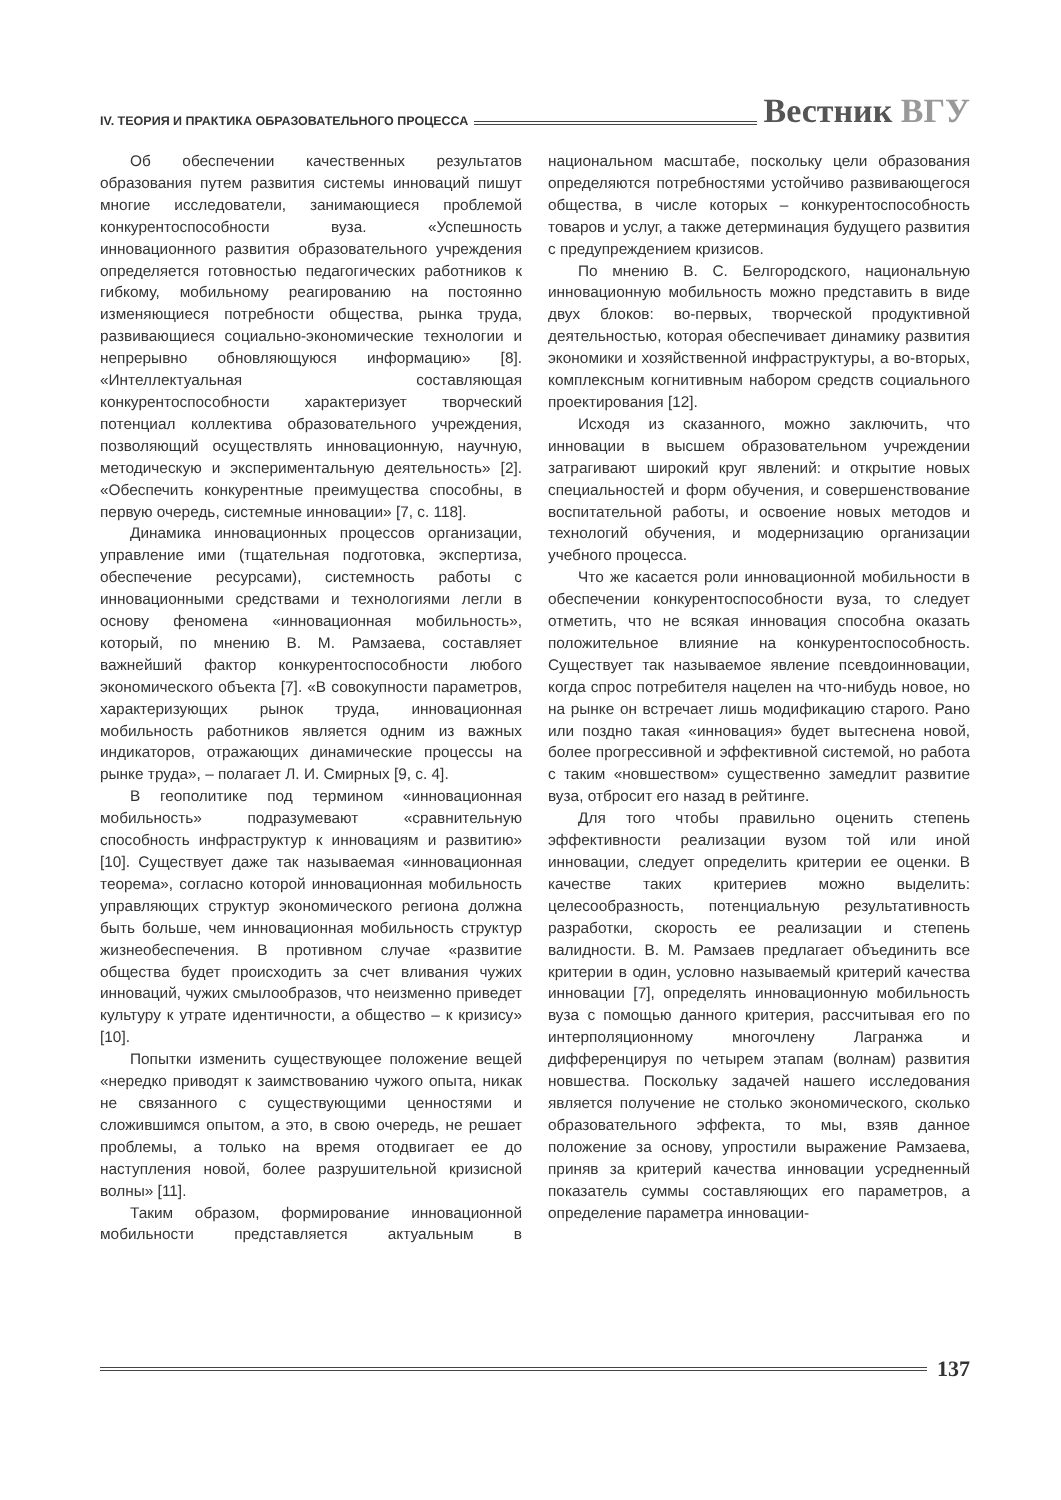IV. ТЕОРИЯ И ПРАКТИКА ОБРАЗОВАТЕЛЬНОГО ПРОЦЕССА Вестник ВГУ
Об обеспечении качественных результатов образования путем развития системы инноваций пишут многие исследователи, занимающиеся проблемой конкурентоспособности вуза. «Успешность инновационного развития образовательного учреждения определяется готовностью педагогических работников к гибкому, мобильному реагированию на постоянно изменяющиеся потребности общества, рынка труда, развивающиеся социально-экономические технологии и непрерывно обновляющуюся информацию» [8]. «Интеллектуальная составляющая конкурентоспособности характеризует творческий потенциал коллектива образовательного учреждения, позволяющий осуществлять инновационную, научную, методическую и экспериментальную деятельность» [2]. «Обеспечить конкурентные преимущества способны, в первую очередь, системные инновации» [7, с. 118].
Динамика инновационных процессов организации, управление ими (тщательная подготовка, экспертиза, обеспечение ресурсами), системность работы с инновационными средствами и технологиями легли в основу феномена «инновационная мобильность», который, по мнению В. М. Рамзаева, составляет важнейший фактор конкурентоспособности любого экономического объекта [7]. «В совокупности параметров, характеризующих рынок труда, инновационная мобильность работников является одним из важных индикаторов, отражающих динамические процессы на рынке труда», – полагает Л. И. Смирных [9, с. 4].
В геополитике под термином «инновационная мобильность» подразумевают «сравнительную способность инфраструктур к инновациям и развитию» [10]. Существует даже так называемая «инновационная теорема», согласно которой инновационная мобильность управляющих структур экономического региона должна быть больше, чем инновационная мобильность структур жизнеобеспечения. В противном случае «развитие общества будет происходить за счет вливания чужих инноваций, чужих смылообразов, что неизменно приведет культуру к утрате идентичности, а общество – к кризису» [10].
Попытки изменить существующее положение вещей «нередко приводят к заимствованию чужого опыта, никак не связанного с существующими ценностями и сложившимся опытом, а это, в свою очередь, не решает проблемы, а только на время отодвигает ее до наступления новой, более разрушительной кризисной волны» [11].
Таким образом, формирование инновационной мобильности представляется актуальным в национальном масштабе, поскольку цели образования определяются потребностями устойчиво развивающегося общества, в числе которых – конкурентоспособность товаров и услуг, а также детерминация будущего развития с предупреждением кризисов.
По мнению В. С. Белгородского, национальную инновационную мобильность можно представить в виде двух блоков: во-первых, творческой продуктивной деятельностью, которая обеспечивает динамику развития экономики и хозяйственной инфраструктуры, а во-вторых, комплексным когнитивным набором средств социального проектирования [12].
Исходя из сказанного, можно заключить, что инновации в высшем образовательном учреждении затрагивают широкий круг явлений: и открытие новых специальностей и форм обучения, и совершенствование воспитательной работы, и освоение новых методов и технологий обучения, и модернизацию организации учебного процесса.
Что же касается роли инновационной мобильности в обеспечении конкурентоспособности вуза, то следует отметить, что не всякая инновация способна оказать положительное влияние на конкурентоспособность. Существует так называемое явление псевдоинновации, когда спрос потребителя нацелен на что-нибудь новое, но на рынке он встречает лишь модификацию старого. Рано или поздно такая «инновация» будет вытеснена новой, более прогрессивной и эффективной системой, но работа с таким «новшеством» существенно замедлит развитие вуза, отбросит его назад в рейтинге.
Для того чтобы правильно оценить степень эффективности реализации вузом той или иной инновации, следует определить критерии ее оценки. В качестве таких критериев можно выделить: целесообразность, потенциальную результативность разработки, скорость ее реализации и степень валидности. В. М. Рамзаев предлагает объединить все критерии в один, условно называемый критерий качества инновации [7], определять инновационную мобильность вуза с помощью данного критерия, рассчитывая его по интерполяционному многочлену Лагранжа и дифференцируя по четырем этапам (волнам) развития новшества. Поскольку задачей нашего исследования является получение не столько экономического, сколько образовательного эффекта, то мы, взяв данное положение за основу, упростили выражение Рамзаева, приняв за критерий качества инновации усредненный показатель суммы составляющих его параметров, а определение параметра инновации-
137